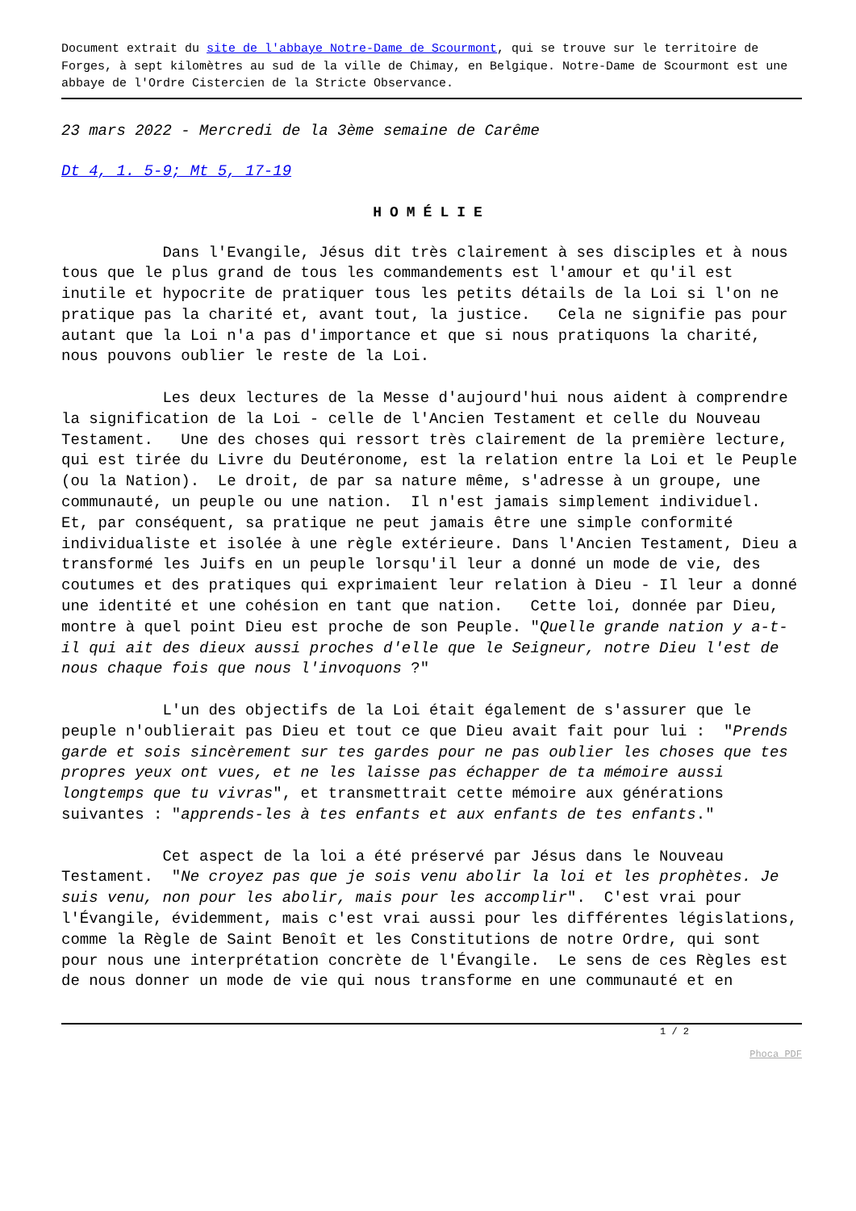Document extrait du site de l'abbaye Notre-Dame de Scourmont, qui se trouve sur le territoire de Forges, à sept kilomètres au sud de la ville de Chimay, en Belgique. Notre-Dame de Scourmont est une abbaye de l'Ordre Cistercien de la Stricte Observance.
23 mars 2022 - Mercredi de la 3ème semaine de Carême
Dt 4, 1. 5-9; Mt 5, 17-19
HOMÉLIE
Dans l'Evangile, Jésus dit très clairement à ses disciples et à nous tous que le plus grand de tous les commandements est l'amour et qu'il est inutile et hypocrite de pratiquer tous les petits détails de la Loi si l'on ne pratique pas la charité et, avant tout, la justice. Cela ne signifie pas pour autant que la Loi n'a pas d'importance et que si nous pratiquons la charité, nous pouvons oublier le reste de la Loi.
Les deux lectures de la Messe d'aujourd'hui nous aident à comprendre la signification de la Loi - celle de l'Ancien Testament et celle du Nouveau Testament. Une des choses qui ressort très clairement de la première lecture, qui est tirée du Livre du Deutéronome, est la relation entre la Loi et le Peuple (ou la Nation). Le droit, de par sa nature même, s'adresse à un groupe, une communauté, un peuple ou une nation. Il n'est jamais simplement individuel. Et, par conséquent, sa pratique ne peut jamais être une simple conformité individualiste et isolée à une règle extérieure. Dans l'Ancien Testament, Dieu a transformé les Juifs en un peuple lorsqu'il leur a donné un mode de vie, des coutumes et des pratiques qui exprimaient leur relation à Dieu - Il leur a donné une identité et une cohésion en tant que nation. Cette loi, donnée par Dieu, montre à quel point Dieu est proche de son Peuple. "Quelle grande nation y a-t-il qui ait des dieux aussi proches d'elle que le Seigneur, notre Dieu l'est de nous chaque fois que nous l'invoquons ?"
L'un des objectifs de la Loi était également de s'assurer que le peuple n'oublierait pas Dieu et tout ce que Dieu avait fait pour lui : "Prends garde et sois sincèrement sur tes gardes pour ne pas oublier les choses que tes propres yeux ont vues, et ne les laisse pas échapper de ta mémoire aussi longtemps que tu vivras", et transmettrait cette mémoire aux générations suivantes : "apprends-les à tes enfants et aux enfants de tes enfants."
Cet aspect de la loi a été préservé par Jésus dans le Nouveau Testament. "Ne croyez pas que je sois venu abolir la loi et les prophètes. Je suis venu, non pour les abolir, mais pour les accomplir". C'est vrai pour l'Évangile, évidemment, mais c'est vrai aussi pour les différentes législations, comme la Règle de Saint Benoît et les Constitutions de notre Ordre, qui sont pour nous une interprétation concrète de l'Évangile. Le sens de ces Règles est de nous donner un mode de vie qui nous transforme en une communauté et en
1 / 2
Phoca PDF